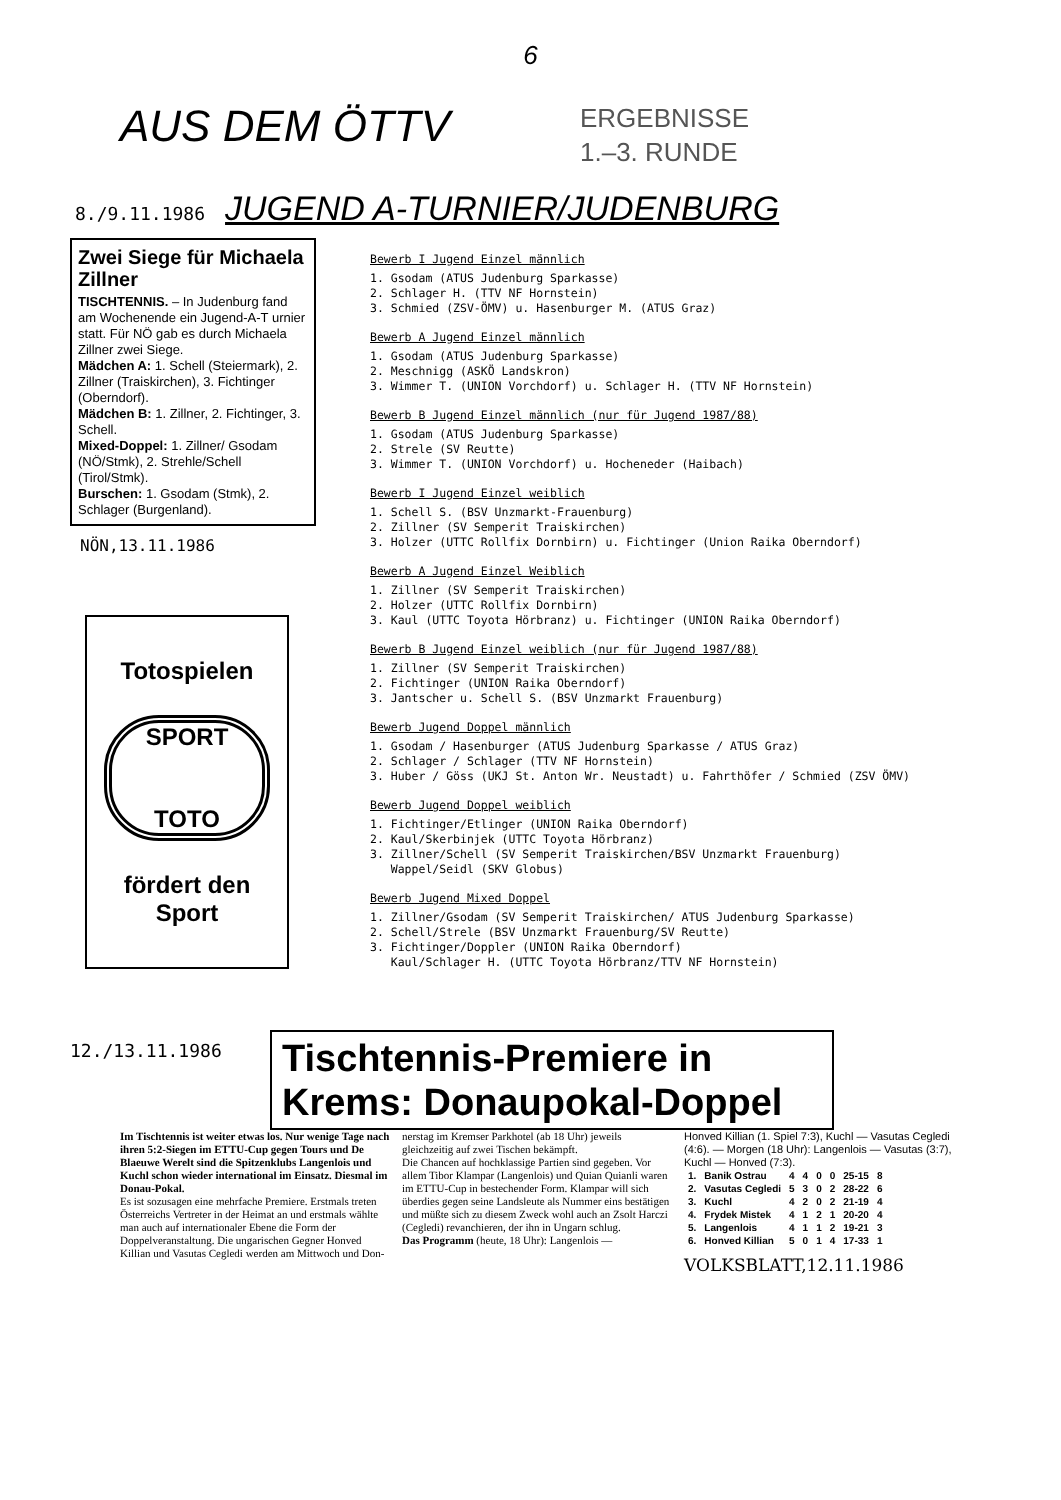6
AUS DEM ÖTTV
ERGEBNISSE
1.–3. RUNDE
8./9.11.1986 JUGEND A-TURNIER/JUDENBURG
Zwei Siege für Michaela Zillner
TISCHTENNIS. – In Judenburg fand am Wochenende ein Jugend-A-T urnier statt. Für NÖ gab es durch Michaela Zillner zwei Siege.
Mädchen A: 1. Schell (Steiermark), 2. Zillner (Traiskirchen), 3. Fichtinger (Oberndorf).
Mädchen B: 1. Zillner, 2. Fichtinger, 3. Schell.
Mixed-Doppel: 1. Zillner/ Gsodam (NÖ/Stmk), 2. Strehle/Schell (Tirol/Stmk).
Burschen: 1. Gsodam (Stmk), 2. Schlager (Burgenland).
NÖN,13.11.1986
Totospielen
SPORT
TOTO
fördert den
Sport
Bewerb I Jugend Einzel männlich
1. Gsodam (ATUS Judenburg Sparkasse)
2. Schlager H. (TTV NF Hornstein)
3. Schmied (ZSV-ÖMV) u. Hasenburger M. (ATUS Graz)
Bewerb A Jugend Einzel männlich
1. Gsodam (ATUS Judenburg Sparkasse)
2. Meschnigg (ASKÖ Landskron)
3. Wimmer T. (UNION Vorchdorf) u. Schlager H. (TTV NF Hornstein)
Bewerb B Jugend Einzel männlich (nur für Jugend 1987/88)
1. Gsodam (ATUS Judenburg Sparkasse)
2. Strele (SV Reutte)
3. Wimmer T. (UNION Vorchdorf) u. Hocheneder (Haibach)
Bewerb I Jugend Einzel weiblich
1. Schell S. (BSV Unzmarkt-Frauenburg)
2. Zillner (SV Semperit Traiskirchen)
3. Holzer (UTTC Rollfix Dornbirn) u. Fichtinger (Union Raika Oberndorf)
Bewerb A Jugend Einzel Weiblich
1. Zillner (SV Semperit Traiskirchen)
2. Holzer (UTTC Rollfix Dornbirn)
3. Kaul (UTTC Toyota Hörbranz) u. Fichtinger (UNION Raika Oberndorf)
Bewerb B Jugend Einzel weiblich (nur für Jugend 1987/88)
1. Zillner (SV Semperit Traiskirchen)
2. Fichtinger (UNION Raika Oberndorf)
3. Jantscher u. Schell S. (BSV Unzmarkt Frauenburg)
Bewerb Jugend Doppel männlich
1. Gsodam / Hasenburger (ATUS Judenburg Sparkasse / ATUS Graz)
2. Schlager / Schlager (TTV NF Hornstein)
3. Huber / Göss (UKJ St. Anton Wr. Neustadt) u. Fahrthöfer / Schmied (ZSV ÖMV)
Bewerb Jugend Doppel weiblich
1. Fichtinger/Etlinger (UNION Raika Oberndorf)
2. Kaul/Skerbinjek (UTTC Toyota Hörbranz)
3. Zillner/Schell (SV Semperit Traiskirchen/BSV Unzmarkt Frauenburg)
Wappel/Seidl (SKV Globus)
Bewerb Jugend Mixed Doppel
1. Zillner/Gsodam (SV Semperit Traiskirchen/ ATUS Judenburg Sparkasse)
2. Schell/Strele (BSV Unzmarkt Frauenburg/SV Reutte)
3. Fichtinger/Doppler (UNION Raika Oberndorf)
Kaul/Schlager H. (UTTC Toyota Hörbranz/TTV NF Hornstein)
12./13.11.1986
Tischtennis-Premiere in Krems: Donaupokal-Doppel
Im Tischtennis ist weiter etwas los. Nur wenige Tage nach ihren 5:2-Siegen im ETTU-Cup gegen Tours und De Blaeuwe Werelt sind die Spitzenklubs Langenlois und Kuchl schon wieder international im Einsatz. Diesmal im Donau-Pokal.
Es ist sozusagen eine mehrfache Premiere. Erstmals treten Österreichs Vertreter in der Heimat an und erstmals wählte man auch auf internationaler Ebene die Form der Doppelveranstaltung. Die ungarischen Gegner Honved Killian und Vasutas Cegledi werden am Mittwoch und Don-
nerstag im Kremser Parkhotel (ab 18 Uhr) jeweils gleichzeitig auf zwei Tischen bekämpft.
Die Chancen auf hochklassige Partien sind gegeben. Vor allem Tibor Klampar (Langenlois) und Quian Quianli waren im ETTU-Cup in bestechender Form. Klampar will sich überdies gegen seine Landsleute als Nummer eins bestätigen und müßte sich zu diesem Zweck wohl auch an Zsolt Harczi (Cegledi) revanchieren, der ihn in Ungarn schlug.
Das Programm (heute, 18 Uhr): Langenlois —
Honved Killian (1. Spiel 7:3), Kuchl — Vasutas Cegledi (4:6). — Morgen (18 Uhr): Langenlois — Vasutas (3:7), Kuchl — Honved (7:3).
| 1. | Banik Ostrau | 4 | 4 | 0 | 0 | 25-15 | 8 |
| 2. | Vasutas Cegledi | 5 | 3 | 0 | 2 | 28-22 | 6 |
| 3. | Kuchl | 4 | 2 | 0 | 2 | 21-19 | 4 |
| 4. | Frydek Mistek | 4 | 1 | 2 | 1 | 20-20 | 4 |
| 5. | Langenlois | 4 | 1 | 1 | 2 | 19-21 | 3 |
| 6. | Honved Killian | 5 | 0 | 1 | 4 | 17-33 | 1 |
VOLKSBLATT,12.11.1986